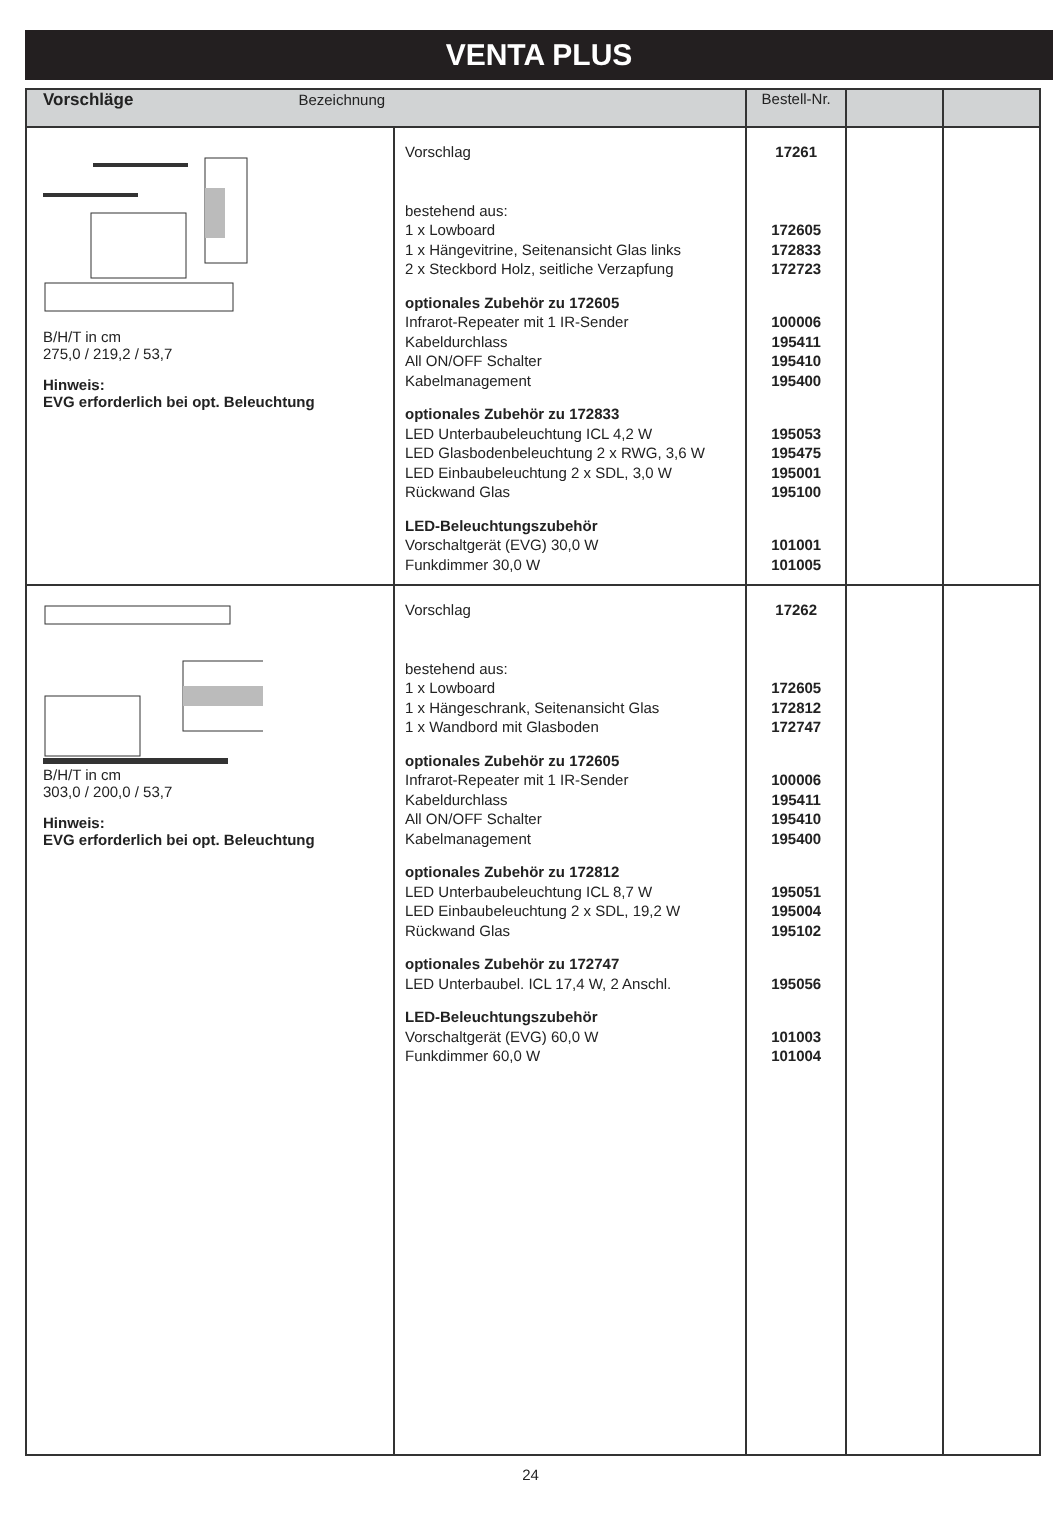VENTA PLUS
| Vorschläge Bezeichnung | | Bestell-Nr. | | |
| --- | --- | --- | --- | --- |
| B/H/T in cm 275,0 / 219,2 / 53,7 Hinweis: EVG erforderlich bei opt. Beleuchtung | Vorschlag bestehend aus: 1 x Lowboard 1 x Hängevitrine, Seitenansicht Glas links 2 x Steckbord Holz, seitliche Verzapfung optionales Zubehör zu 172605 Infrarot-Repeater mit 1 IR-Sender Kabeldurchlass All ON/OFF Schalter Kabelmanagement optionales Zubehör zu 172833 LED Unterbaubeleuchtung ICL 4,2 W LED Glasbodenbeleuchtung 2 x RWG, 3,6 W LED Einbaubeleuchtung 2 x SDL, 3,0 W Rückwand Glas LED-Beleuchtungszubehör Vorschaltgerät (EVG) 30,0 W Funkdimmer 30,0 W | 17261 172605 172833 172723 100006 195411 195410 195400 195053 195475 195001 195100 101001 101005 | | |
| B/H/T in cm 303,0 / 200,0 / 53,7 Hinweis: EVG erforderlich bei opt. Beleuchtung | Vorschlag bestehend aus: 1 x Lowboard 1 x Hängeschrank, Seitenansicht Glas 1 x Wandbord mit Glasboden optionales Zubehör zu 172605 Infrarot-Repeater mit 1 IR-Sender Kabeldurchlass All ON/OFF Schalter Kabelmanagement optionales Zubehör zu 172812 LED Unterbaubeleuchtung ICL 8,7 W LED Einbaubeleuchtung 2 x SDL, 19,2 W Rückwand Glas optionales Zubehör zu 172747 LED Unterbaubel. ICL 17,4 W, 2 Anschl. LED-Beleuchtungszubehör Vorschaltgerät (EVG) 60,0 W Funkdimmer 60,0 W | 17262 172605 172812 172747 100006 195411 195410 195400 195051 195004 195102 195056 101003 101004 | | |
24